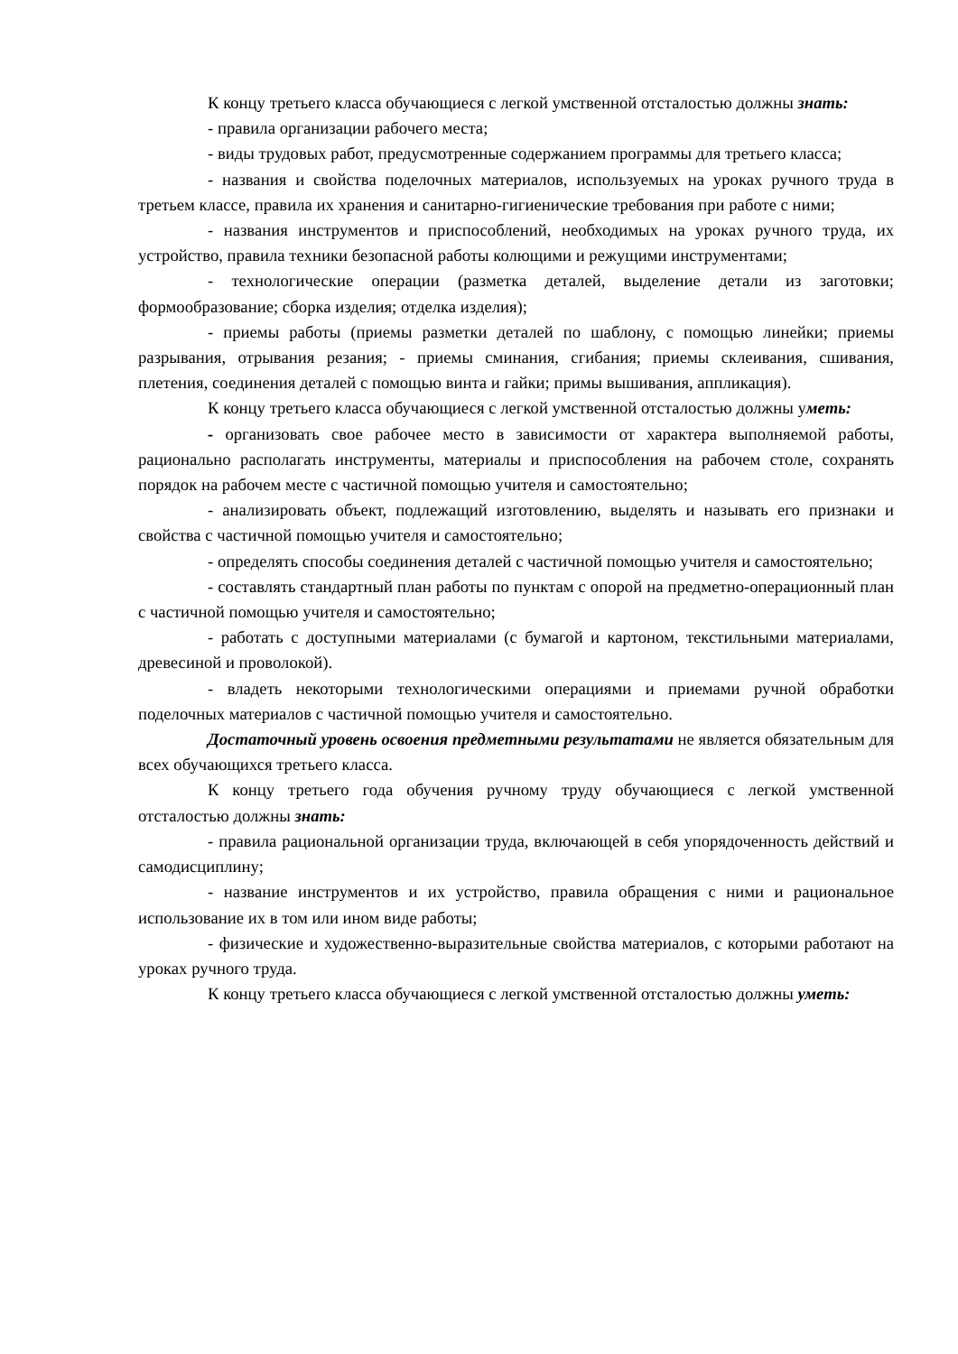К концу третьего класса обучающиеся с легкой умственной отсталостью должны знать:
- правила организации рабочего места;
- виды трудовых работ, предусмотренные содержанием программы для третьего класса;
- названия и свойства поделочных материалов, используемых на уроках ручного труда в третьем классе, правила их хранения и санитарно-гигиенические требования при работе с ними;
- названия инструментов и приспособлений, необходимых на уроках ручного труда, их устройство, правила техники безопасной работы колющими и режущими инструментами;
- технологические операции (разметка деталей, выделение детали из заготовки; формообразование; сборка изделия; отделка изделия);
- приемы работы (приемы разметки деталей по шаблону, с помощью линейки; приемы разрывания, отрывания резания; - приемы сминания, сгибания; приемы склеивания, сшивания, плетения, соединения деталей с помощью винта и гайки; примы вышивания, аппликация).
К концу третьего класса обучающиеся с легкой умственной отсталостью должны уметь:
- организовать свое рабочее место в зависимости от характера выполняемой работы, рационально располагать инструменты, материалы и приспособления на рабочем столе, сохранять порядок на рабочем месте с частичной помощью учителя и самостоятельно;
- анализировать объект, подлежащий изготовлению, выделять и называть его признаки и свойства с частичной помощью учителя и самостоятельно;
- определять способы соединения деталей с частичной помощью учителя и самостоятельно;
- составлять стандартный план работы по пунктам с опорой на предметно-операционный план с частичной помощью учителя и самостоятельно;
- работать с доступными материалами (с бумагой и картоном, текстильными материалами, древесиной и проволокой).
- владеть некоторыми технологическими операциями и приемами ручной обработки поделочных материалов с частичной помощью учителя и самостоятельно.
Достаточный уровень освоения предметными результатами не является обязательным для всех обучающихся третьего класса.
К концу третьего года обучения ручному труду обучающиеся с легкой умственной отсталостью должны знать:
- правила рациональной организации труда, включающей в себя упорядоченность действий и самодисциплину;
- название инструментов и их устройство, правила обращения с ними и рациональное использование их в том или ином виде работы;
- физические и художественно-выразительные свойства материалов, с которыми работают на уроках ручного труда.
К концу третьего класса обучающиеся с легкой умственной отсталостью должны уметь: